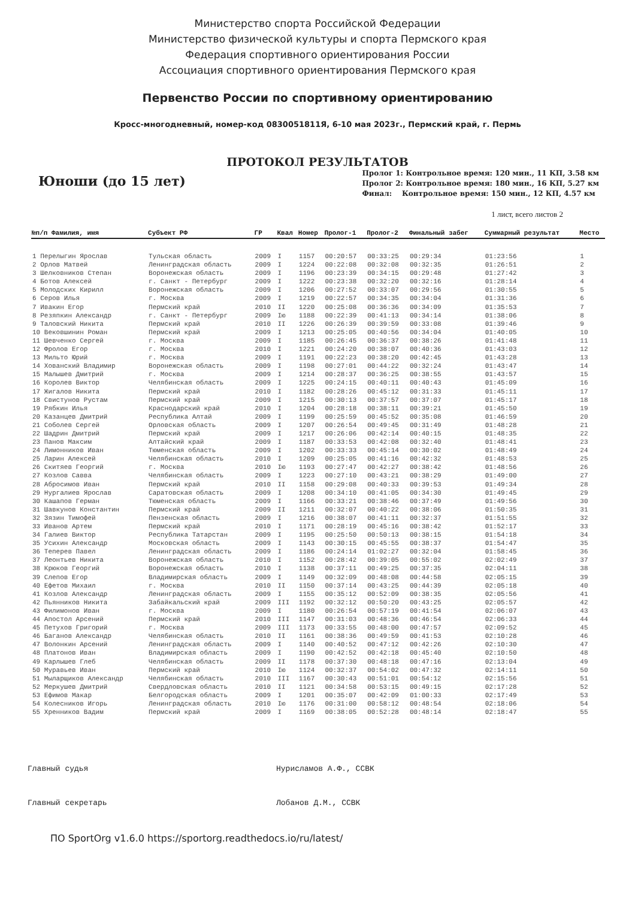Министерство спорта Российской Федерации
Министерство физической культуры и спорта Пермского края
Федерация спортивного ориентирования России
Ассоциация спортивного ориентирования Пермского края
Первенство России по спортивному ориентированию
Кросс-многодневный, номер-код 0830051811Я, 6-10 мая 2023г., Пермский край, г. Пермь
ПРОТОКОЛ РЕЗУЛЬТАТОВ
Юноши (до 15 лет)
Пролог 1: Контрольное время: 120 мин., 11 КП, 3.58 км
Пролог 2: Контрольное время: 180 мин., 16 КП, 5.27 км
Финал: Контрольное время: 150 мин., 12 КП, 4.57 км
1 лист, всего листов 2
| №п/п Фамилия, имя | Субъект РФ | ГР | Квал | Номер | Пролог-1 | Пролог-2 | Финальный забег | Суммарный результат | Место |
| --- | --- | --- | --- | --- | --- | --- | --- | --- | --- |
| 1 Перелыгин Ярослав | Тульская область | 2009 | I | 1157 | 00:20:57 | 00:33:25 | 00:29:34 | 01:23:56 | 1 |
| 2 Орлов Матвей | Ленинградская область | 2009 | I | 1224 | 00:22:08 | 00:32:08 | 00:32:35 | 01:26:51 | 2 |
| 3 Шелковников Степан | Воронежская область | 2009 | I | 1196 | 00:23:39 | 00:34:15 | 00:29:48 | 01:27:42 | 3 |
| 4 Ботов Алексей | г. Санкт - Петербург | 2009 | I | 1222 | 00:23:38 | 00:32:20 | 00:32:16 | 01:28:14 | 4 |
| 5 Молодских Кирилл | Воронежская область | 2009 | I | 1206 | 00:27:52 | 00:33:07 | 00:29:56 | 01:30:55 | 5 |
| 6 Серов Илья | г. Москва | 2009 | I | 1219 | 00:22:57 | 00:34:35 | 00:34:04 | 01:31:36 | 6 |
| 7 Ивакин Егор | Пермский край | 2010 | II | 1220 | 00:25:08 | 00:36:36 | 00:34:09 | 01:35:53 | 7 |
| 8 Резяпкин Александр | г. Санкт - Петербург | 2009 | Iю | 1188 | 00:22:39 | 00:41:13 | 00:34:14 | 01:38:06 | 8 |
| 9 Таловский Никита | Пермский край | 2010 | II | 1226 | 00:26:39 | 00:39:59 | 00:33:08 | 01:39:46 | 9 |
| 10 Вековшинин Роман | Пермский край | 2009 | I | 1213 | 00:25:05 | 00:40:56 | 00:34:04 | 01:40:05 | 10 |
| 11 Шевченко Сергей | г. Москва | 2009 | I | 1185 | 00:26:45 | 00:36:37 | 00:38:26 | 01:41:48 | 11 |
| 12 Фролов Егор | г. Москва | 2010 | I | 1221 | 00:24:20 | 00:38:07 | 00:40:36 | 01:43:03 | 12 |
| 13 Мильто Юрий | г. Москва | 2009 | I | 1191 | 00:22:23 | 00:38:20 | 00:42:45 | 01:43:28 | 13 |
| 14 Хованский Владимир | Воронежская область | 2009 | I | 1198 | 00:27:01 | 00:44:22 | 00:32:24 | 01:43:47 | 14 |
| 15 Малышев Дмитрий | г. Москва | 2009 | I | 1214 | 00:28:37 | 00:36:25 | 00:38:55 | 01:43:57 | 15 |
| 16 Королев Виктор | Челябинская область | 2009 | I | 1225 | 00:24:15 | 00:40:11 | 00:40:43 | 01:45:09 | 16 |
| 17 Жигалов Никита | Пермский край | 2010 | I | 1182 | 00:28:26 | 00:45:12 | 00:31:33 | 01:45:11 | 17 |
| 18 Свистунов Рустам | Пермский край | 2009 | I | 1215 | 00:30:13 | 00:37:57 | 00:37:07 | 01:45:17 | 18 |
| 19 Рябкин Илья | Краснодарский край | 2010 | I | 1204 | 00:28:18 | 00:38:11 | 00:39:21 | 01:45:50 | 19 |
| 20 Казанцев Дмитрий | Республика Алтай | 2009 | I | 1199 | 00:25:59 | 00:45:52 | 00:35:08 | 01:46:59 | 20 |
| 21 Соболев Сергей | Орловская область | 2009 | I | 1207 | 00:26:54 | 00:49:45 | 00:31:49 | 01:48:28 | 21 |
| 22 Шадрин Дмитрий | Пермский край | 2009 | I | 1217 | 00:26:06 | 00:42:14 | 00:40:15 | 01:48:35 | 22 |
| 23 Панов Максим | Алтайский край | 2009 | I | 1187 | 00:33:53 | 00:42:08 | 00:32:40 | 01:48:41 | 23 |
| 24 Лимонников Иван | Тюменская область | 2009 | I | 1202 | 00:33:33 | 00:45:14 | 00:30:02 | 01:48:49 | 24 |
| 25 Ларин Алексей | Челябинская область | 2010 | I | 1209 | 00:25:05 | 00:41:16 | 00:42:32 | 01:48:53 | 25 |
| 26 Скитяев Георгий | г. Москва | 2010 | Iю | 1193 | 00:27:47 | 00:42:27 | 00:38:42 | 01:48:56 | 26 |
| 27 Козлов Савва | Челябинская область | 2009 | I | 1223 | 00:27:10 | 00:43:21 | 00:38:29 | 01:49:00 | 27 |
| 28 Абросимов Иван | Пермский край | 2010 | II | 1158 | 00:29:08 | 00:40:33 | 00:39:53 | 01:49:34 | 28 |
| 29 Нургалиев Ярослав | Саратовская область | 2009 | I | 1208 | 00:34:10 | 00:41:05 | 00:34:30 | 01:49:45 | 29 |
| 30 Кашапов Герман | Тюменская область | 2009 | I | 1166 | 00:33:21 | 00:38:46 | 00:37:49 | 01:49:56 | 30 |
| 31 Шавкунов Константин | Пермский край | 2009 | II | 1211 | 00:32:07 | 00:40:22 | 00:38:06 | 01:50:35 | 31 |
| 32 Зязин Тимофей | Пензенская область | 2009 | I | 1216 | 00:38:07 | 00:41:11 | 00:32:37 | 01:51:55 | 32 |
| 33 Иванов Артем | Пермский край | 2010 | I | 1171 | 00:28:19 | 00:45:16 | 00:38:42 | 01:52:17 | 33 |
| 34 Галиев Виктор | Республика Татарстан | 2009 | I | 1195 | 00:25:50 | 00:50:13 | 00:38:15 | 01:54:18 | 34 |
| 35 Усихин Александр | Московская область | 2009 | I | 1143 | 00:30:15 | 00:45:55 | 00:38:37 | 01:54:47 | 35 |
| 36 Теперев Павел | Ленинградская область | 2009 | I | 1186 | 00:24:14 | 01:02:27 | 00:32:04 | 01:58:45 | 36 |
| 37 Леонтьев Никита | Воронежская область | 2010 | I | 1152 | 00:28:42 | 00:39:05 | 00:55:02 | 02:02:49 | 37 |
| 38 Крюков Георгий | Воронежская область | 2010 | I | 1138 | 00:37:11 | 00:49:25 | 00:37:35 | 02:04:11 | 38 |
| 39 Слепов Егор | Владимирская область | 2009 | I | 1149 | 00:32:09 | 00:48:08 | 00:44:58 | 02:05:15 | 39 |
| 40 Ефетов Михаил | г. Москва | 2010 | II | 1150 | 00:37:14 | 00:43:25 | 00:44:39 | 02:05:18 | 40 |
| 41 Козлов Александр | Ленинградская область | 2009 | I | 1155 | 00:35:12 | 00:52:09 | 00:38:35 | 02:05:56 | 41 |
| 42 Пьянников Никита | Забайкальский край | 2009 | III | 1192 | 00:32:12 | 00:50:20 | 00:43:25 | 02:05:57 | 42 |
| 43 Филимонов Иван | г. Москва | 2009 | I | 1180 | 00:26:54 | 00:57:19 | 00:41:54 | 02:06:07 | 43 |
| 44 Апостол Арсений | Пермский край | 2010 | III | 1147 | 00:31:03 | 00:48:36 | 00:46:54 | 02:06:33 | 44 |
| 45 Петухов Григорий | г. Москва | 2009 | III | 1173 | 00:33:55 | 00:48:00 | 00:47:57 | 02:09:52 | 45 |
| 46 Баганов Александр | Челябинская область | 2010 | II | 1161 | 00:38:36 | 00:49:59 | 00:41:53 | 02:10:28 | 46 |
| 47 Волонкин Арсений | Ленинградская область | 2009 | I | 1140 | 00:40:52 | 00:47:12 | 00:42:26 | 02:10:30 | 47 |
| 48 Платонов Иван | Владимирская область | 2009 | I | 1190 | 00:42:52 | 00:42:18 | 00:45:40 | 02:10:50 | 48 |
| 49 Карлышев Глеб | Челябинская область | 2009 | II | 1178 | 00:37:30 | 00:48:18 | 00:47:16 | 02:13:04 | 49 |
| 50 Муравьев Иван | Пермский край | 2010 | Iю | 1124 | 00:32:37 | 00:54:02 | 00:47:32 | 02:14:11 | 50 |
| 51 Мыларщиков Александр | Челябинская область | 2010 | III | 1167 | 00:30:43 | 00:51:01 | 00:54:12 | 02:15:56 | 51 |
| 52 Меркушев Дмитрий | Свердловская область | 2010 | II | 1121 | 00:34:58 | 00:53:15 | 00:49:15 | 02:17:28 | 52 |
| 53 Ефимов Макар | Белгородская область | 2009 | I | 1201 | 00:35:07 | 00:42:09 | 01:00:33 | 02:17:49 | 53 |
| 54 Колесников Игорь | Ленинградская область | 2010 | Iю | 1176 | 00:31:00 | 00:58:12 | 00:48:54 | 02:18:06 | 54 |
| 55 Хренников Вадим | Пермский край | 2009 | I | 1169 | 00:38:05 | 00:52:28 | 00:48:14 | 02:18:47 | 55 |
Главный судья Нурисламов А.Ф., ССВК
Главный секретарь Лобанов Д.М., ССВК
ПО SportOrg v1.6.0 https://sportorg.readthedocs.io/ru/latest/